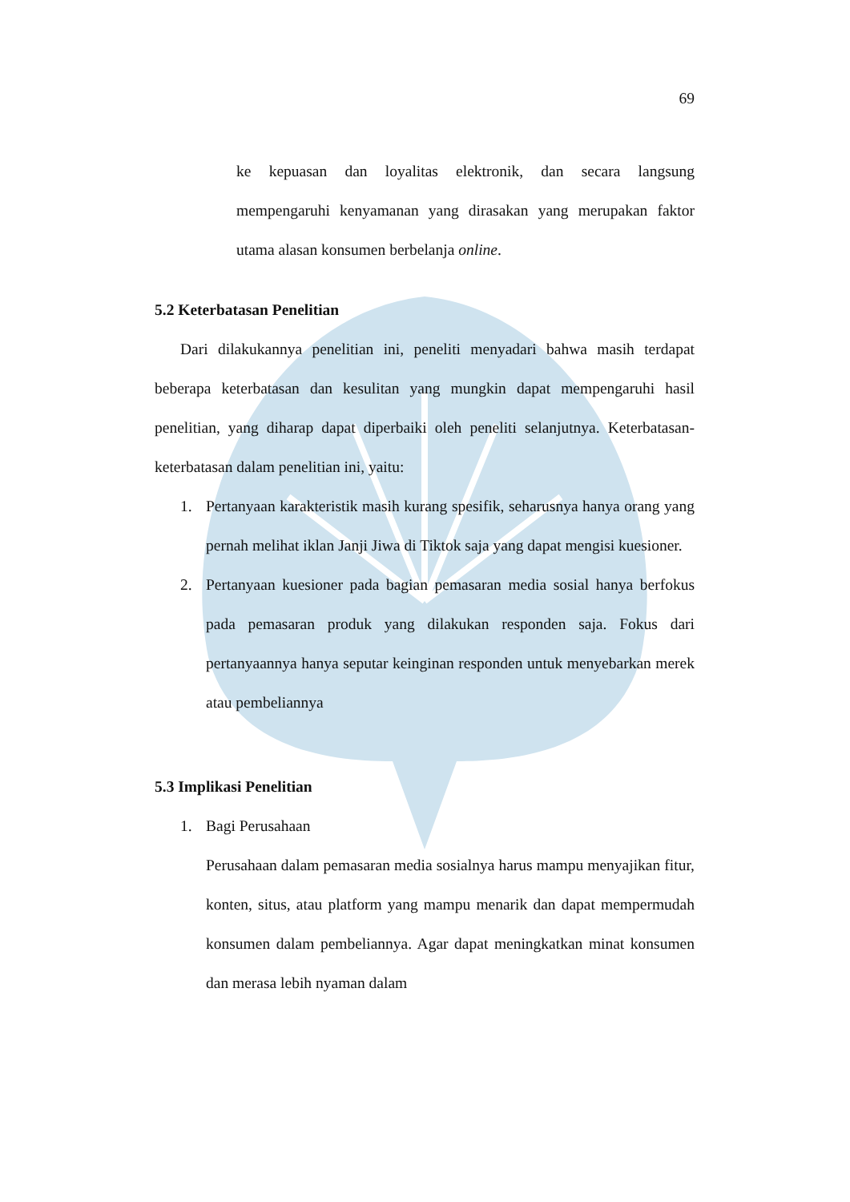69
ke kepuasan dan loyalitas elektronik, dan secara langsung mempengaruhi kenyamanan yang dirasakan yang merupakan faktor utama alasan konsumen berbelanja online.
5.2 Keterbatasan Penelitian
Dari dilakukannya penelitian ini, peneliti menyadari bahwa masih terdapat beberapa keterbatasan dan kesulitan yang mungkin dapat mempengaruhi hasil penelitian, yang diharap dapat diperbaiki oleh peneliti selanjutnya. Keterbatasan-keterbatasan dalam penelitian ini, yaitu:
1. Pertanyaan karakteristik masih kurang spesifik, seharusnya hanya orang yang pernah melihat iklan Janji Jiwa di Tiktok saja yang dapat mengisi kuesioner.
2. Pertanyaan kuesioner pada bagian pemasaran media sosial hanya berfokus pada pemasaran produk yang dilakukan responden saja. Fokus dari pertanyaannya hanya seputar keinginan responden untuk menyebarkan merek atau pembeliannya
5.3 Implikasi Penelitian
1. Bagi Perusahaan
Perusahaan dalam pemasaran media sosialnya harus mampu menyajikan fitur, konten, situs, atau platform yang mampu menarik dan dapat mempermudah konsumen dalam pembeliannya. Agar dapat meningkatkan minat konsumen dan merasa lebih nyaman dalam